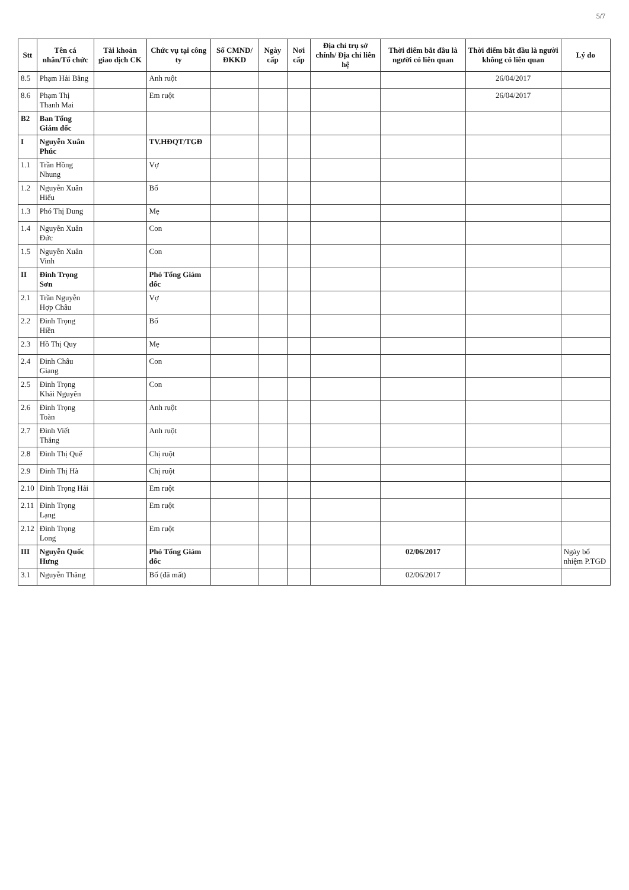5/7
| Stt | Tên cá nhân/Tổ chức | Tài khoản giao dịch CK | Chức vụ tại công ty | Số CMND/ ĐKKD | Ngày cấp | Nơi cấp | Địa chỉ trụ sở chính/ Địa chỉ liên hệ | Thời điểm bắt đầu là người có liên quan | Thời điểm bắt đầu là người không có liên quan | Lý do |
| --- | --- | --- | --- | --- | --- | --- | --- | --- | --- | --- |
| 8.5 | Phạm Hải Bằng | | Anh ruột | | | | | | 26/04/2017 | |
| 8.6 | Phạm Thị Thanh Mai | | Em ruột | | | | | | 26/04/2017 | |
| B2 | Ban Tổng Giám đốc | | | | | | | | | |
| I | Nguyễn Xuân Phúc | | TV.HĐQT/TGĐ | | | | | | | |
| 1.1 | Trần Hồng Nhung | | Vợ | | | | | | | |
| 1.2 | Nguyễn Xuân Hiếu | | Bố | | | | | | | |
| 1.3 | Phó Thị Dung | | Mẹ | | | | | | | |
| 1.4 | Nguyễn Xuân Đức | | Con | | | | | | | |
| 1.5 | Nguyễn Xuân Vinh | | Con | | | | | | | |
| II | Đinh Trọng Sơn | | Phó Tổng Giám đốc | | | | | | | |
| 2.1 | Trần Nguyễn Hợp Châu | | Vợ | | | | | | | |
| 2.2 | Đinh Trọng Hiền | | Bố | | | | | | | |
| 2.3 | Hồ Thị Quy | | Mẹ | | | | | | | |
| 2.4 | Đinh Châu Giang | | Con | | | | | | | |
| 2.5 | Đinh Trọng Khải Nguyên | | Con | | | | | | | |
| 2.6 | Đinh Trọng Toàn | | Anh ruột | | | | | | | |
| 2.7 | Đinh Viết Thắng | | Anh ruột | | | | | | | |
| 2.8 | Đinh Thị Quế | | Chị ruột | | | | | | | |
| 2.9 | Đinh Thị Hà | | Chị ruột | | | | | | | |
| 2.10 | Đinh Trọng Hải | | Em ruột | | | | | | | |
| 2.11 | Đinh Trọng Lạng | | Em ruột | | | | | | | |
| 2.12 | Đinh Trọng Long | | Em ruột | | | | | | | |
| III | Nguyễn Quốc Hưng | | Phó Tổng Giám đốc | | | | | 02/06/2017 | | Ngày bổ nhiệm P.TGĐ |
| 3.1 | Nguyễn Thăng | | Bố (đã mất) | | | | | 02/06/2017 | | |